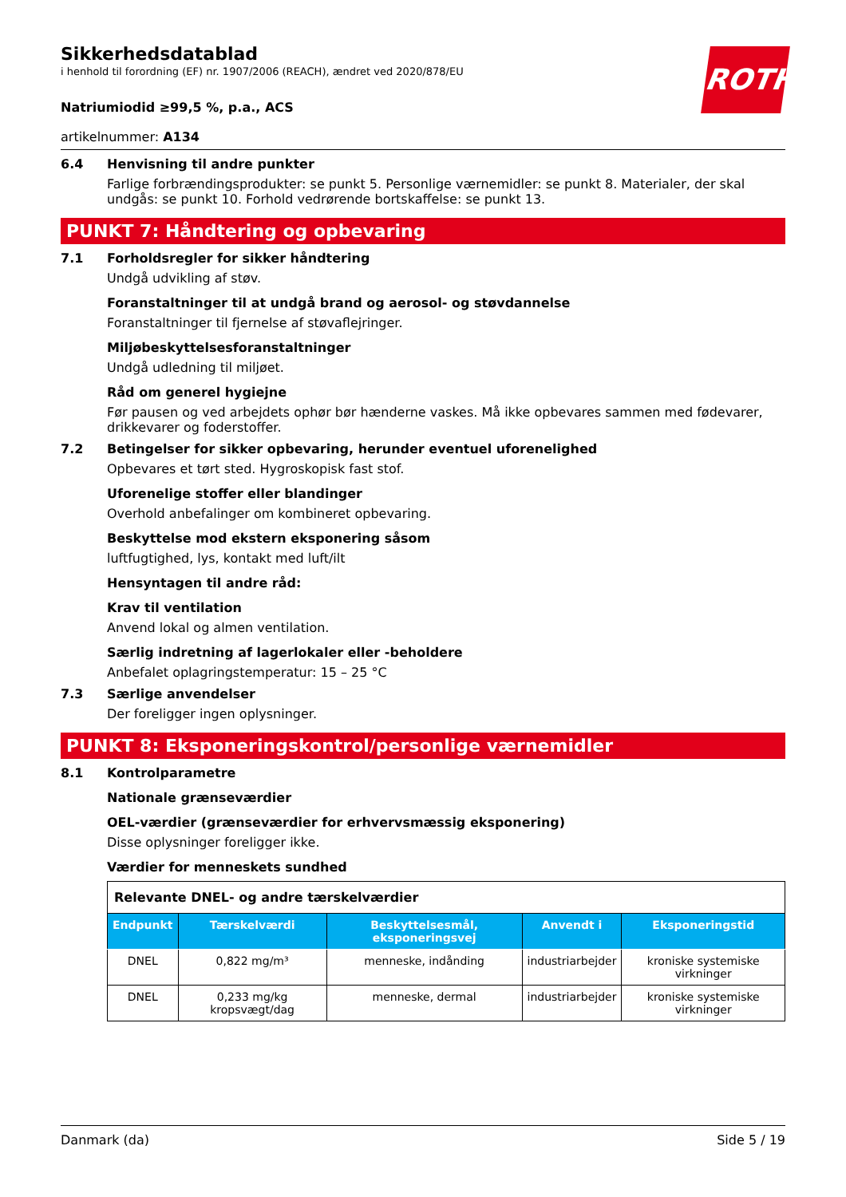ROTH
Sikkerhedsdatablad
i henhold til forordning (EF) nr. 1907/2006 (REACH), ændret ved 2020/878/EU
Natriumiodid ≥99,5 %, p.a., ACS
artikelnummer: A134
6.4 Henvisning til andre punkter
Farlige forbrændingsprodukter: se punkt 5. Personlige værnemidler: se punkt 8. Materialer, der skal undgås: se punkt 10. Forhold vedrørende bortskaffelse: se punkt 13.
PUNKT 7: Håndtering og opbevaring
7.1 Forholdsregler for sikker håndtering
Undgå udvikling af støv.
Foranstaltninger til at undgå brand og aerosol- og støvdannelse
Foranstaltninger til fjernelse af støvaflejringer.
Miljøbeskyttelsesforanstaltninger
Undgå udledning til miljøet.
Råd om generel hygiejne
Før pausen og ved arbejdets ophør bør hænderne vaskes. Må ikke opbevares sammen med fødevarer, drikkevarer og foderstoffer.
7.2 Betingelser for sikker opbevaring, herunder eventuel uforenelighed
Opbevares et tørt sted. Hygroskopisk fast stof.
Uforenelige stoffer eller blandinger
Overhold anbefalinger om kombineret opbevaring.
Beskyttelse mod ekstern eksponering såsom
luftfugtighed, lys, kontakt med luft/ilt
Hensyntagen til andre råd:
Krav til ventilation
Anvend lokal og almen ventilation.
Særlig indretning af lagerlokaler eller -beholdere
Anbefalet oplagringstemperatur: 15 – 25 °C
7.3 Særlige anvendelser
Der foreligger ingen oplysninger.
PUNKT 8: Eksponeringskontrol/personlige værnemidler
8.1 Kontrolparametre
Nationale grænseværdier
OEL-værdier (grænseværdier for erhvervsmæssig eksponering)
Disse oplysninger foreligger ikke.
Værdier for menneskets sundhed
| Relevante DNEL- og andre tærskelværdier | | | | |
| Endpunkt | Tærskelværdi | Beskyttelsesmål, eksponeringsvej | Anvendt i | Eksponeringstid |
| DNEL | 0,822 mg/m³ | menneske, indånding | industriarbejder | kroniske systemiske virkninger |
| DNEL | 0,233 mg/kg kropsvægt/dag | menneske, dermal | industriarbejder | kroniske systemiske virkninger |
Danmark (da) Side 5 / 19